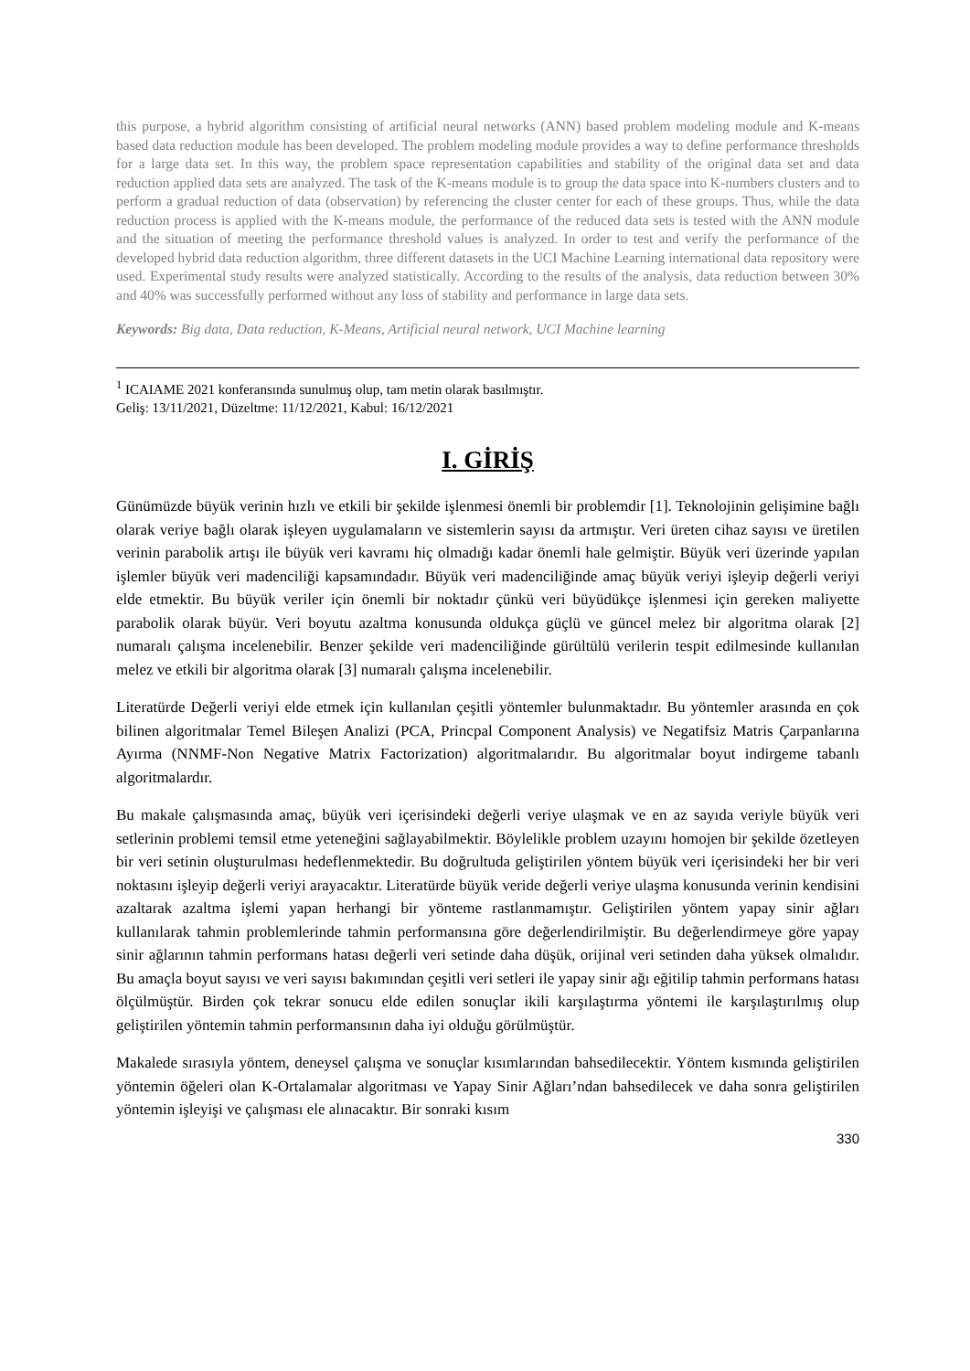this purpose, a hybrid algorithm consisting of artificial neural networks (ANN) based problem modeling module and K-means based data reduction module has been developed. The problem modeling module provides a way to define performance thresholds for a large data set. In this way, the problem space representation capabilities and stability of the original data set and data reduction applied data sets are analyzed. The task of the K-means module is to group the data space into K-numbers clusters and to perform a gradual reduction of data (observation) by referencing the cluster center for each of these groups. Thus, while the data reduction process is applied with the K-means module, the performance of the reduced data sets is tested with the ANN module and the situation of meeting the performance threshold values is analyzed. In order to test and verify the performance of the developed hybrid data reduction algorithm, three different datasets in the UCI Machine Learning international data repository were used. Experimental study results were analyzed statistically. According to the results of the analysis, data reduction between 30% and 40% was successfully performed without any loss of stability and performance in large data sets.
Keywords: Big data, Data reduction, K-Means, Artificial neural network, UCI Machine learning
<sup>1</sup> ICAIAME 2021 konferansında sunulmuş olup, tam metin olarak basılmıştır.
Geliş: 13/11/2021, Düzeltme: 11/12/2021, Kabul: 16/12/2021
I. GİRİŞ
Günümüzde büyük verinin hızlı ve etkili bir şekilde işlenmesi önemli bir problemdir [1]. Teknolojinin gelişimine bağlı olarak veriye bağlı olarak işleyen uygulamaların ve sistemlerin sayısı da artmıştır. Veri üreten cihaz sayısı ve üretilen verinin parabolik artışı ile büyük veri kavramı hiç olmadığı kadar önemli hale gelmiştir. Büyük veri üzerinde yapılan işlemler büyük veri madenciliği kapsamındadır. Büyük veri madenciliğinde amaç büyük veriyi işleyip değerli veriyi elde etmektir. Bu büyük veriler için önemli bir noktadır çünkü veri büyüdükçe işlenmesi için gereken maliyette parabolik olarak büyür. Veri boyutu azaltma konusunda oldukça güçlü ve güncel melez bir algoritma olarak [2] numaralı çalışma incelenebilir. Benzer şekilde veri madenciliğinde gürültülü verilerin tespit edilmesinde kullanılan melez ve etkili bir algoritma olarak [3] numaralı çalışma incelenebilir.
Literatürde Değerli veriyi elde etmek için kullanılan çeşitli yöntemler bulunmaktadır. Bu yöntemler arasında en çok bilinen algoritmalar Temel Bileşen Analizi (PCA, Princpal Component Analysis) ve Negatifsiz Matris Çarpanlarına Ayırma (NNMF-Non Negative Matrix Factorization) algoritmalarıdır. Bu algoritmalar boyut indirgeme tabanlı algoritmalardır.
Bu makale çalışmasında amaç, büyük veri içerisindeki değerli veriye ulaşmak ve en az sayıda veriyle büyük veri setlerinin problemi temsil etme yeteneğini sağlayabilmektir. Böylelikle problem uzayını homojen bir şekilde özetleyen bir veri setinin oluşturulması hedeflenmektedir. Bu doğrultuda geliştirilen yöntem büyük veri içerisindeki her bir veri noktasını işleyip değerli veriyi arayacaktır. Literatürde büyük veride değerli veriye ulaşma konusunda verinin kendisini azaltarak azaltma işlemi yapan herhangi bir yönteme rastlanmamıştır. Geliştirilen yöntem yapay sinir ağları kullanılarak tahmin problemlerinde tahmin performansına göre değerlendirilmiştir. Bu değerlendirmeye göre yapay sinir ağlarının tahmin performans hatası değerli veri setinde daha düşük, orijinal veri setinden daha yüksek olmalıdır. Bu amaçla boyut sayısı ve veri sayısı bakımından çeşitli veri setleri ile yapay sinir ağı eğitilip tahmin performans hatası ölçülmüştür. Birden çok tekrar sonucu elde edilen sonuçlar ikili karşılaştırma yöntemi ile karşılaştırılmış olup geliştirilen yöntemin tahmin performansının daha iyi olduğu görülmüştür.
Makalede sırasıyla yöntem, deneysel çalışma ve sonuçlar kısımlarından bahsedilecektir. Yöntem kısmında geliştirilen yöntemin öğeleri olan K-Ortalamalar algoritması ve Yapay Sinir Ağları’ndan bahsedilecek ve daha sonra geliştirilen yöntemin işleyişi ve çalışması ele alınacaktır. Bir sonraki kısım
330